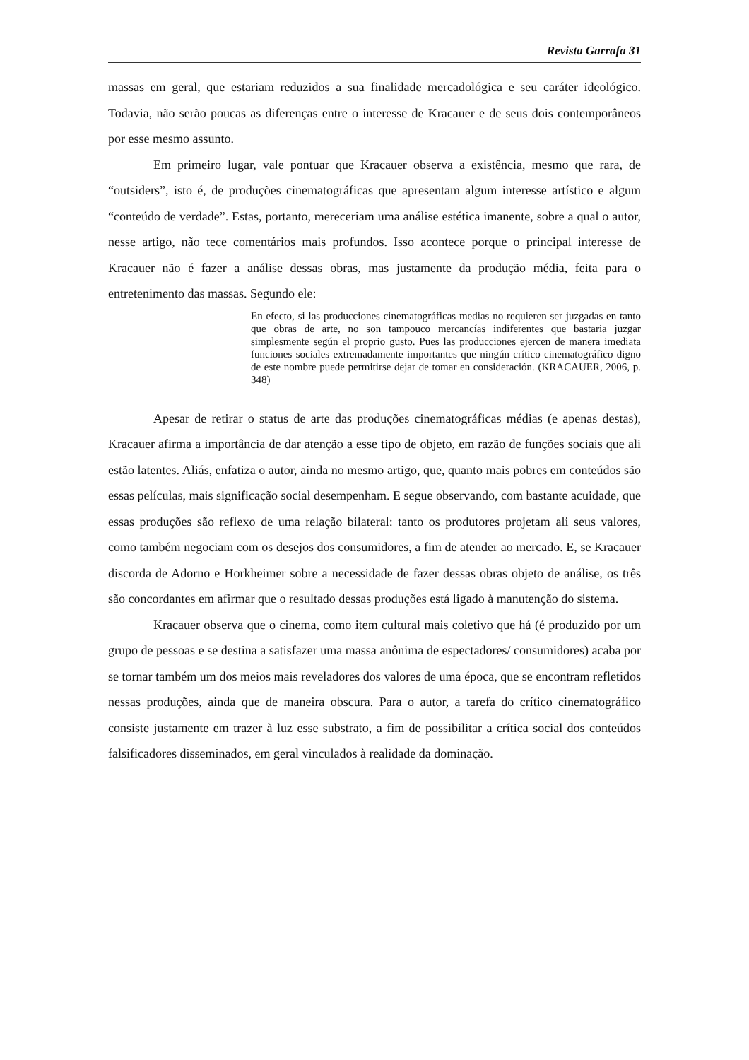Revista Garrafa 31
massas em geral, que estariam reduzidos a sua finalidade mercadológica e seu caráter ideológico. Todavia, não serão poucas as diferenças entre o interesse de Kracauer e de seus dois contemporâneos por esse mesmo assunto.
Em primeiro lugar, vale pontuar que Kracauer observa a existência, mesmo que rara, de “outsiders”, isto é, de produções cinematográficas que apresentam algum interesse artístico e algum “conteúdo de verdade”. Estas, portanto, mereceriam uma análise estética imanente, sobre a qual o autor, nesse artigo, não tece comentários mais profundos. Isso acontece porque o principal interesse de Kracauer não é fazer a análise dessas obras, mas justamente da produção média, feita para o entretenimento das massas. Segundo ele:
En efecto, si las producciones cinematográficas medias no requieren ser juzgadas en tanto que obras de arte, no son tampouco mercancías indiferentes que bastaria juzgar simplesmente según el proprio gusto. Pues las producciones ejercen de manera imediata funciones sociales extremadamente importantes que ningún crítico cinematográfico digno de este nombre puede permitirse dejar de tomar en consideración. (KRACAUER, 2006, p. 348)
Apesar de retirar o status de arte das produções cinematográficas médias (e apenas destas), Kracauer afirma a importância de dar atenção a esse tipo de objeto, em razão de funções sociais que ali estão latentes. Aliás, enfatiza o autor, ainda no mesmo artigo, que, quanto mais pobres em conteúdos são essas películas, mais significação social desempenham. E segue observando, com bastante acuidade, que essas produções são reflexo de uma relação bilateral: tanto os produtores projetam ali seus valores, como também negociam com os desejos dos consumidores, a fim de atender ao mercado. E, se Kracauer discorda de Adorno e Horkheimer sobre a necessidade de fazer dessas obras objeto de análise, os três são concordantes em afirmar que o resultado dessas produções está ligado à manutenção do sistema.
Kracauer observa que o cinema, como item cultural mais coletivo que há (é produzido por um grupo de pessoas e se destina a satisfazer uma massa anônima de espectadores/ consumidores) acaba por se tornar também um dos meios mais reveladores dos valores de uma época, que se encontram refletidos nessas produções, ainda que de maneira obscura. Para o autor, a tarefa do crítico cinematográfico consiste justamente em trazer à luz esse substrato, a fim de possibilitar a crítica social dos conteúdos falsificadores disseminados, em geral vinculados à realidade da dominação.